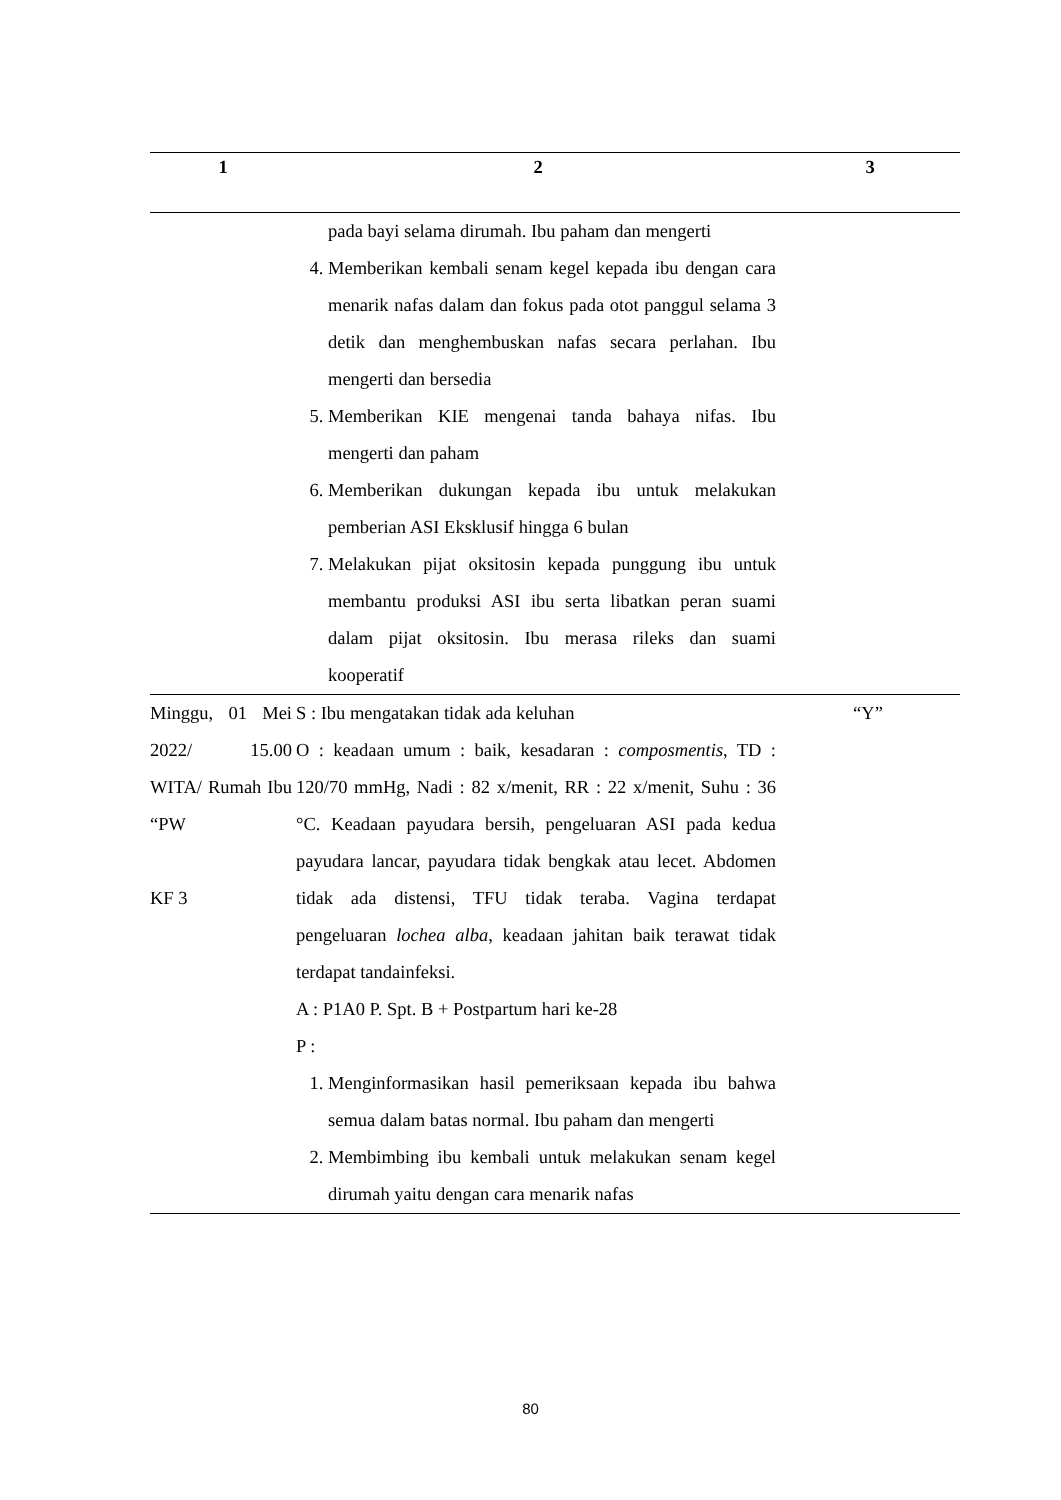| 1 | 2 | 3 |
| --- | --- | --- |
| | pada bayi selama dirumah. Ibu paham dan mengerti 4. Memberikan kembali senam kegel kepada ibu dengan cara menarik nafas dalam dan fokus pada otot panggul selama 3 detik dan menghembuskan nafas secara perlahan. Ibu mengerti dan bersedia 5. Memberikan KIE mengenai tanda bahaya nifas. Ibu mengerti dan paham 6. Memberikan dukungan kepada ibu untuk melakukan pemberian ASI Eksklusif hingga 6 bulan 7. Melakukan pijat oksitosin kepada punggung ibu untuk membantu produksi ASI ibu serta libatkan peran suami dalam pijat oksitosin. Ibu merasa rileks dan suami kooperatif | |
| Minggu, 01 Mei 2022/ 15.00 WITA/ Rumah Ibu “PW KF 3 | S : Ibu mengatakan tidak ada keluhan O : keadaan umum : baik, kesadaran : composmentis , TD : 120/70 mmHg, Nadi : 82 x/menit, RR : 22 x/menit, Suhu : 36 °C. Keadaan payudara bersih, pengeluaran ASI pada kedua payudara lancar, payudara tidak bengkak atau lecet. Abdomen tidak ada distensi, TFU tidak teraba. Vagina terdapat pengeluaran lochea alba , keadaan jahitan baik terawat tidak terdapat tandainfeksi. A : P1A0 P. Spt. B + Postpartum hari ke-28 P : 1. Menginformasikan hasil pemeriksaan kepada ibu bahwa semua dalam batas normal. Ibu paham dan mengerti 2. Membimbing ibu kembali untuk melakukan senam kegel dirumah yaitu dengan cara menarik nafas | “Y” |
80